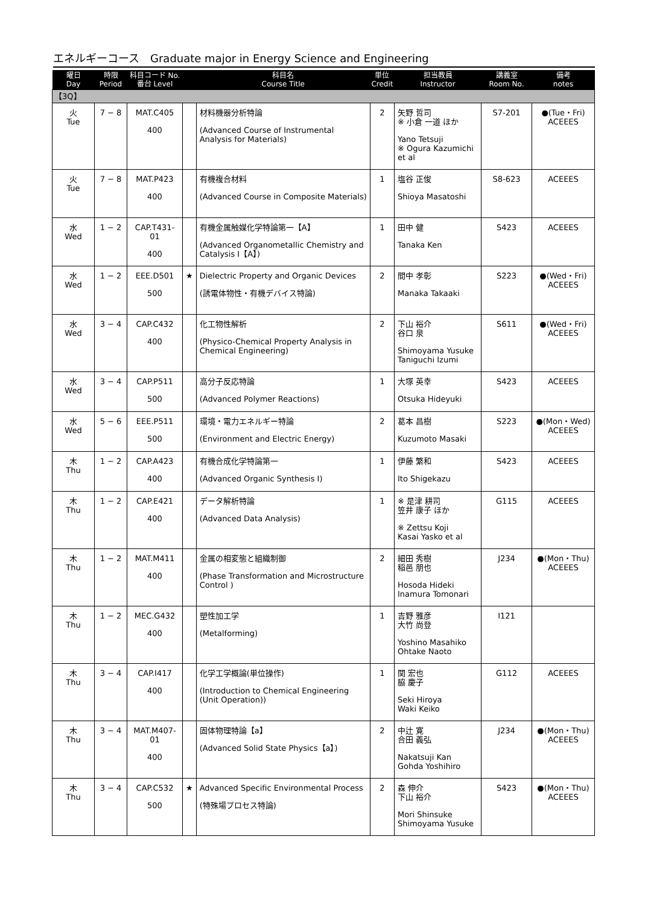エネルギーコース　Graduate major in Energy Science and Engineering
| 曜日 Day | 時限 Period | 科目コード No. 番台 Level | | 科目名 Course Title | 単位 Credit | 担当教員 Instructor | 講義室 Room No. | 備考 notes |
| --- | --- | --- | --- | --- | --- | --- | --- | --- |
| 【3Q】 | | | | | | | | |
| 火 Tue | 7 − 8 | MAT.C405 400 | | 材料機器分析特論 (Advanced Course of Instrumental Analysis for Materials) | 2 | 矢野 哲司 ※ 小倉 一道 ほか Yano Tetsuji ※ Ogura Kazumichi et al | S7-201 | ●(Tue・Fri) ACEEES |
| 火 Tue | 7 − 8 | MAT.P423 400 | | 有機複合材料 (Advanced Course in Composite Materials) | 1 | 塩谷 正俊 Shioya Masatoshi | S8-623 | ACEEES |
| 水 Wed | 1 − 2 | CAP.T431-01 400 | | 有機金属触媒化学特論第一【A】 (Advanced Organometallic Chemistry and Catalysis I【A】) | 1 | 田中 健 Tanaka Ken | S423 | ACEEES |
| 水 Wed | 1 − 2 | EEE.D501 500 | ★ | Dielectric Property and Organic Devices (誘電体物性・有機デバイス特論) | 2 | 間中 孝彰 Manaka Takaaki | S223 | ●(Wed・Fri) ACEEES |
| 水 Wed | 3 − 4 | CAP.C432 400 | | 化工物性解析 (Physico-Chemical Property Analysis in Chemical Engineering) | 2 | 下山 裕介 谷口 泉 Shimoyama Yusuke Taniguchi Izumi | S611 | ●(Wed・Fri) ACEEES |
| 水 Wed | 3 − 4 | CAP.P511 500 | | 高分子反応特論 (Advanced Polymer Reactions) | 1 | 大塚 英幸 Otsuka Hideyuki | S423 | ACEEES |
| 水 Wed | 5 − 6 | EEE.P511 500 | | 環境・電力エネルギー特論 (Environment and Electric Energy) | 2 | 葛本 昌樹 Kuzumoto Masaki | S223 | ●(Mon・Wed) ACEEES |
| 木 Thu | 1 − 2 | CAP.A423 400 | | 有機合成化学特論第一 (Advanced Organic Synthesis I) | 1 | 伊藤 繁和 Ito Shigekazu | S423 | ACEEES |
| 木 Thu | 1 − 2 | CAP.E421 400 | | データ解析特論 (Advanced Data Analysis) | 1 | ※ 是津 耕司 笠井 康子 ほか ※ Zettsu Koji Kasai Yasko et al | G115 | ACEEES |
| 木 Thu | 1 − 2 | MAT.M411 400 | | 金属の相変態と組織制御 (Phase Transformation and Microstructure Control ) | 2 | 細田 秀樹 稲邑 朋也 Hosoda Hideki Inamura Tomonari | J234 | ●(Mon・Thu) ACEEES |
| 木 Thu | 1 − 2 | MEC.G432 400 | | 塑性加工学 (Metalforming) | 1 | 吉野 雅彦 大竹 尚登 Yoshino Masahiko Ohtake Naoto | I121 | |
| 木 Thu | 3 − 4 | CAP.I417 400 | | 化学工学概論(単位操作) (Introduction to Chemical Engineering (Unit Operation)) | 1 | 関 宏也 脇 慶子 Seki Hiroya Waki Keiko | G112 | ACEEES |
| 木 Thu | 3 − 4 | MAT.M407-01 400 | | 固体物理特論【a】 (Advanced Solid State Physics【a】) | 2 | 中辻 寛 合田 義弘 Nakatsuji Kan Gohda Yoshihiro | J234 | ●(Mon・Thu) ACEEES |
| 木 Thu | 3 − 4 | CAP.C532 500 | ★ | Advanced Specific Environmental Process (特殊場プロセス特論) | 2 | 森 伸介 下山 裕介 Mori Shinsuke Shimoyama Yusuke | S423 | ●(Mon・Thu) ACEEES |